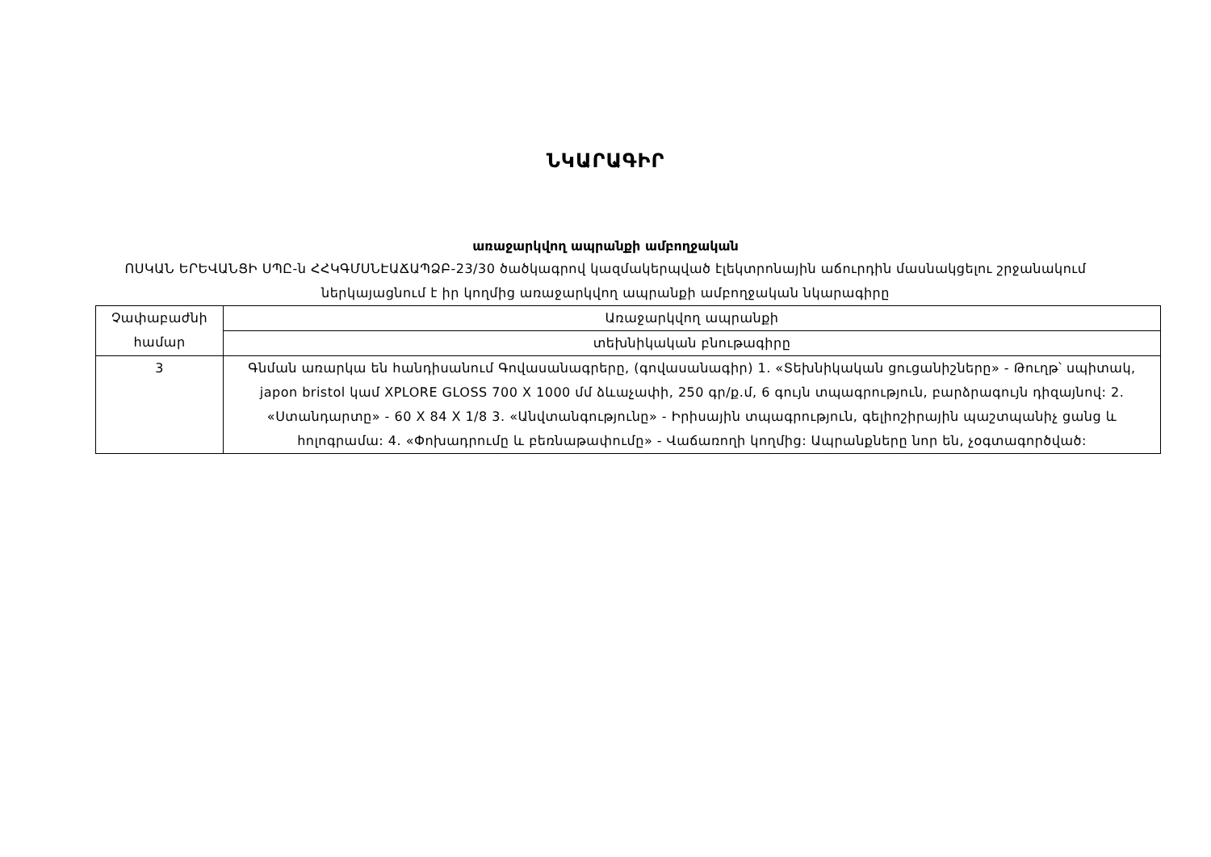ՆԿԱՐԱԳԻՐ
առաջարկվող ապրանքի ամբողջական
ՈՍԿԱՆ ԵՐԵՎԱՆՑԻ ՍՊԸ-ն ՀՀԿԳՄՍՆԷԱՃԱՊՁԲ-23/30 ծածկագրով կազմակերպված էլեկտրոնային աճուրդին մասնակցելու շրջանակում ներկայացնում է իր կողմից առաջարկվող ապրանքի ամբողջական նկարագիրը
| Չափաբաժնի համար | Առաջարկվող ապրանքի |
| | տեխնիկական բնութագիրը |
| 3 | Գնման առարկա են հանդիսանում Գովասանագրերը, (գովասանագիր) 1. «Տեխնիկական ցուցանիշները» - Թուղթ՝ սպիտակ, japon bristol կամ XPLORE GLOSS 700 X 1000 մմ ձևաչափի, 250 գր/ք.մ, 6 գույն տպագրություն, բարձրագույն դիզայնով: 2. «Ստանդարտը» - 60 X 84 X 1/8 3. «Անվտանգությունը» - Իրիսային տպագրություն, գելիոշիրային պաշտպանիչ ցանց և հոլոգրամա: 4. «Փոխադրումը և բեռնաթափումը» - Վաճառողի կողմից: Ապրանքները նոր են, չօգտագործված: |